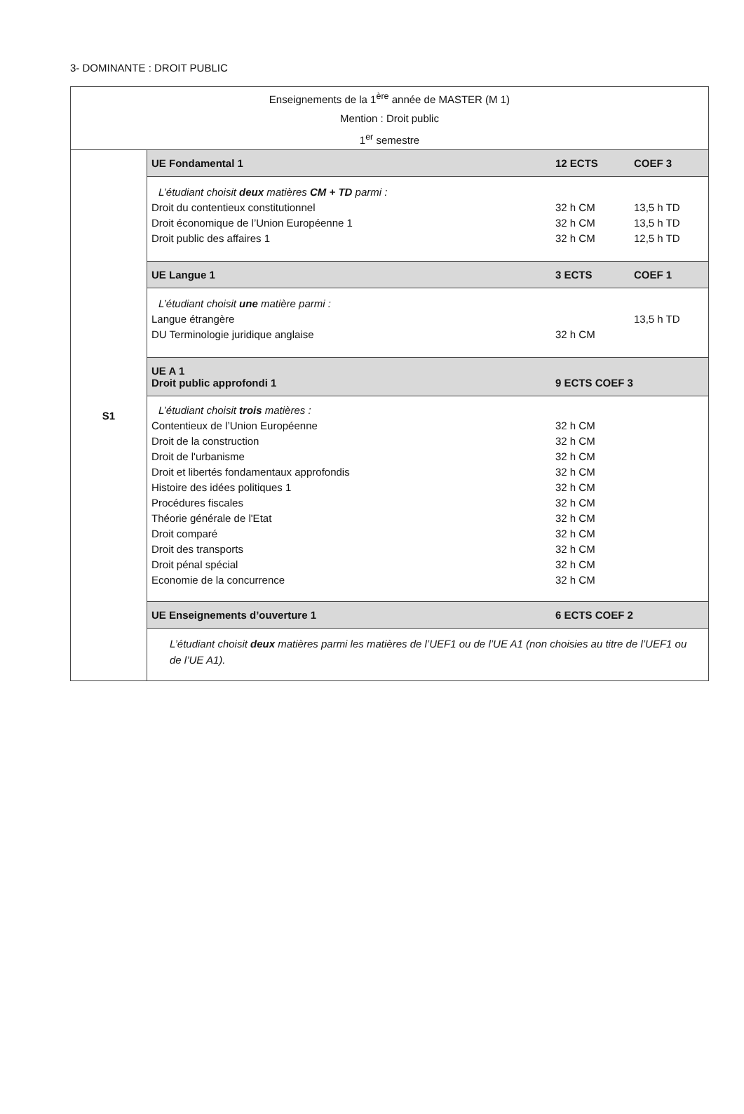3- DOMINANTE : DROIT PUBLIC
| Enseignements de la 1<sup>ère</sup> année de MASTER (M 1) Mention : Droit public 1<sup>er</sup> semestre | | | |
| S1 | UE Fondamental 1 | 12 ECTS | COEF 3 |
| | L’étudiant choisit deux matières CM + TD parmi : | | |
| | Droit du contentieux constitutionnel | 32 h CM | 13,5 h TD |
| | Droit économique de l’Union Européenne 1 | 32 h CM | 13,5 h TD |
| | Droit public des affaires 1 | 32 h CM | 12,5 h TD |
| | UE Langue 1 | 3 ECTS | COEF 1 |
| | L’étudiant choisit une matière parmi : | | |
| | Langue étrangère | | 13,5 h TD |
| | DU Terminologie juridique anglaise | 32 h CM | |
| | UE A 1 Droit public approfondi 1 | 9 ECTS COEF 3 | |
| | L’étudiant choisit trois matières : | | |
| | Contentieux de l’Union Européenne | 32 h CM | |
| | Droit de la construction | 32 h CM | |
| | Droit de l'urbanisme | 32 h CM | |
| | Droit et libertés fondamentaux approfondis | 32 h CM | |
| | Histoire des idées politiques 1 | 32 h CM | |
| | Procédures fiscales | 32 h CM | |
| | Théorie générale de l'Etat | 32 h CM | |
| | Droit comparé | 32 h CM | |
| | Droit des transports | 32 h CM | |
| | Droit pénal spécial | 32 h CM | |
| | Economie de la concurrence | 32 h CM | |
| | UE Enseignements d’ouverture 1 | 6 ECTS COEF 2 | |
| | L’étudiant choisit deux matières parmi les matières de l’UEF1 ou de l’UE A1 (non choisies au titre de l’UEF1 ou de l’UE A1). | | |